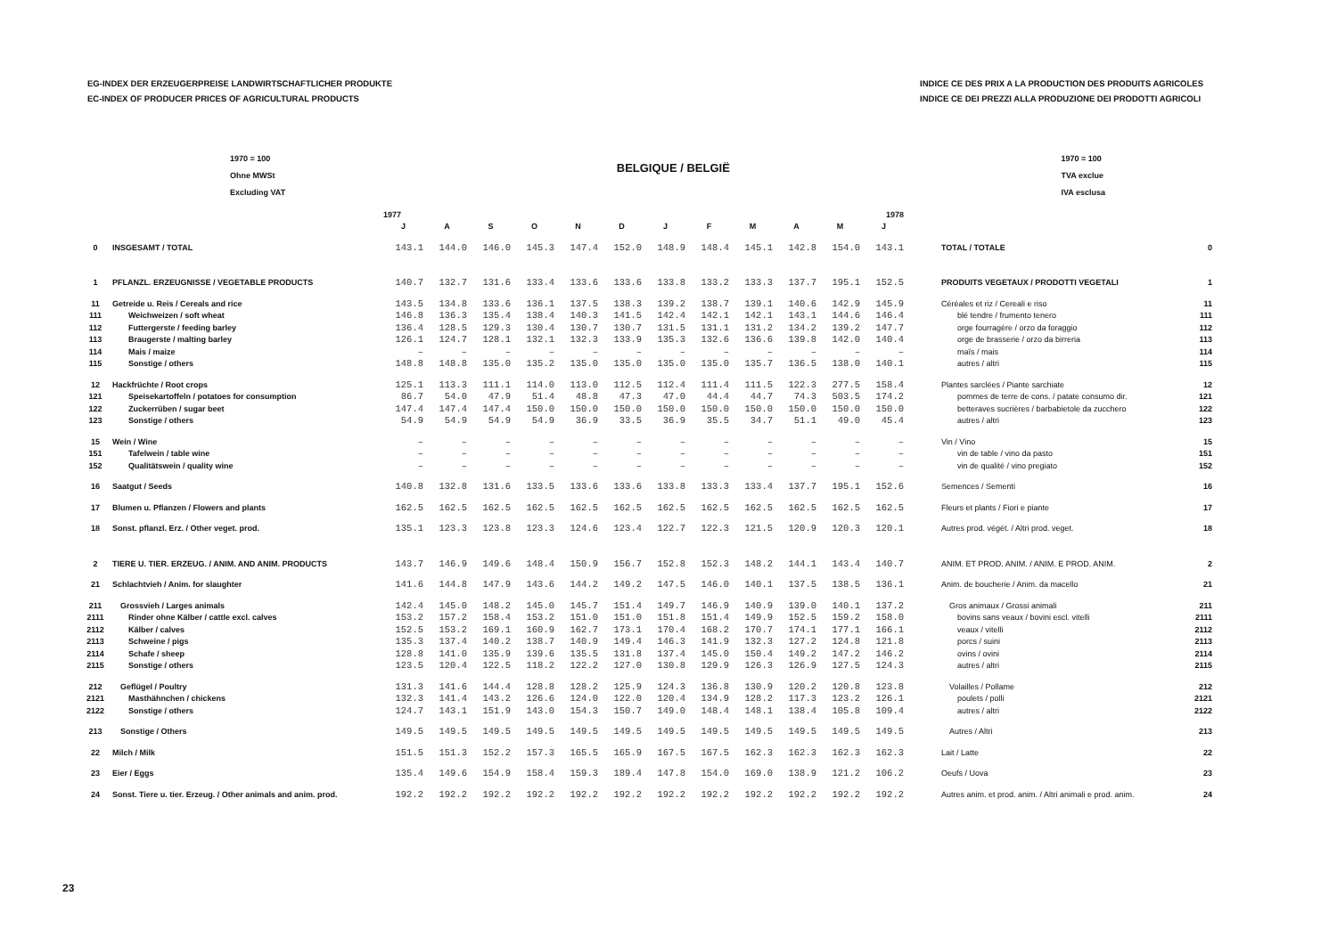EG-INDEX DER ERZEUGERPREISE LANDWIRTSCHAFTLICHER PRODUKTE
EC-INDEX OF PRODUCER PRICES OF AGRICULTURAL PRODUCTS
INDICE CE DES PRIX A LA PRODUCTION DES PRODUITS AGRICOLES
INDICE CE DEI PREZZI ALLA PRODUZIONE DEI PRODOTTI AGRICOLI
1970 = 100
Ohne MWSt
Excluding VAT
BELGIQUE / BELGIË
1970 = 100
TVA exclue
IVA esclusa
| | | 1977 | | | | | | 1978 | | | | | | | |
| --- | --- | --- | --- | --- | --- | --- | --- | --- | --- | --- | --- | --- | --- | --- | --- |
| | | J | A | S | O | N | D | J | F | M | A | M | J | | |
| 0 | INSGESAMT / TOTAL | 143.1 | 144.0 | 146.0 | 145.3 | 147.4 | 152.0 | 148.9 | 148.4 | 145.1 | 142.8 | 154.0 | 143.1 | TOTAL / TOTALE | 0 |
| 1 | PFLANZL. ERZEUGNISSE / VEGETABLE PRODUCTS | 140.7 | 132.7 | 131.6 | 133.4 | 133.6 | 133.6 | 133.8 | 133.2 | 133.3 | 137.7 | 195.1 | 152.5 | PRODUITS VEGETAUX / PRODOTTI VEGETALI | 1 |
| 11 | Getreide u. Reis / Cereals and rice | 143.5 | 134.8 | 133.6 | 136.1 | 137.5 | 138.3 | 139.2 | 138.7 | 139.1 | 140.6 | 142.9 | 145.9 | Céréales et riz / Cereali e riso | 11 |
| 111 | Weichweizen / soft wheat | 146.8 | 136.3 | 135.4 | 138.4 | 140.3 | 141.5 | 142.4 | 142.1 | 142.1 | 143.1 | 144.6 | 146.4 | blé tendre / frumento tenero | 111 |
| 112 | Futtergerste / feeding barley | 136.4 | 128.5 | 129.3 | 130.4 | 130.7 | 130.7 | 131.5 | 131.1 | 131.2 | 134.2 | 139.2 | 147.7 | orge fourragère / orzo da foraggio | 112 |
| 113 | Braugerste / malting barley | 126.1 | 124.7 | 128.1 | 132.1 | 132.3 | 133.9 | 135.3 | 132.6 | 136.6 | 139.8 | 142.0 | 140.4 | orge de brasserie / orzo da birreria | 113 |
| 114 | Mais / maize | – | – | – | – | – | – | – | – | – | – | – | – | maïs / mais | 114 |
| 115 | Sonstige / others | 148.8 | 148.8 | 135.0 | 135.2 | 135.0 | 135.0 | 135.0 | 135.0 | 135.7 | 136.5 | 138.0 | 140.1 | autres / altri | 115 |
| 12 | Hackfrüchte / Root crops | 125.1 | 113.3 | 111.1 | 114.0 | 113.0 | 112.5 | 112.4 | 111.4 | 111.5 | 122.3 | 277.5 | 158.4 | Plantes sarclées / Piante sarchiate | 12 |
| 121 | Speisekartoffeln / potatoes for consumption | 86.7 | 54.0 | 47.9 | 51.4 | 48.8 | 47.3 | 47.0 | 44.4 | 44.7 | 74.3 | 503.5 | 174.2 | pommes de terre de cons. / patate consumo dir. | 121 |
| 122 | Zuckerrüben / sugar beet | 147.4 | 147.4 | 147.4 | 150.0 | 150.0 | 150.0 | 150.0 | 150.0 | 150.0 | 150.0 | 150.0 | 150.0 | betteraves sucrières / barbabietole da zucchero | 122 |
| 123 | Sonstige / others | 54.9 | 54.9 | 54.9 | 54.9 | 36.9 | 33.5 | 36.9 | 35.5 | 34.7 | 51.1 | 49.0 | 45.4 | autres / altri | 123 |
| 15 | Wein / Wine | – | – | – | – | – | – | – | – | – | – | – | – | Vin / Vino | 15 |
| 151 | Tafelwein / table wine | – | – | – | – | – | – | – | – | – | – | – | – | vin de table / vino da pasto | 151 |
| 152 | Qualitätswein / quality wine | – | – | – | – | – | – | – | – | – | – | – | – | vin de qualité / vino pregiato | 152 |
| 16 | Saatgut / Seeds | 140.8 | 132.8 | 131.6 | 133.5 | 133.6 | 133.6 | 133.8 | 133.3 | 133.4 | 137.7 | 195.1 | 152.6 | Semences / Sementi | 16 |
| 17 | Blumen u. Pflanzen / Flowers and plants | 162.5 | 162.5 | 162.5 | 162.5 | 162.5 | 162.5 | 162.5 | 162.5 | 162.5 | 162.5 | 162.5 | 162.5 | Fleurs et plants / Fiori e piante | 17 |
| 18 | Sonst. pflanzl. Erz. / Other veget. prod. | 135.1 | 123.3 | 123.8 | 123.3 | 124.6 | 123.4 | 122.7 | 122.3 | 121.5 | 120.9 | 120.3 | 120.1 | Autres prod. végét. / Altri prod. veget. | 18 |
| 2 | TIERE U. TIER. ERZEUG. / ANIM. AND ANIM. PRODUCTS | 143.7 | 146.9 | 149.6 | 148.4 | 150.9 | 156.7 | 152.8 | 152.3 | 148.2 | 144.1 | 143.4 | 140.7 | ANIM. ET PROD. ANIM. / ANIM. E PROD. ANIM. | 2 |
| 21 | Schlachtvieh / Anim. for slaughter | 141.6 | 144.8 | 147.9 | 143.6 | 144.2 | 149.2 | 147.5 | 146.0 | 140.1 | 137.5 | 138.5 | 136.1 | Anim. de boucherie / Anim. da macello | 21 |
| 211 | Grossvieh / Larges animals | 142.4 | 145.0 | 148.2 | 145.0 | 145.7 | 151.4 | 149.7 | 146.9 | 140.9 | 139.0 | 140.1 | 137.2 | Gros animaux / Grossi animali | 211 |
| 2111 | Rinder ohne Kälber / cattle excl. calves | 153.2 | 157.2 | 158.4 | 153.2 | 151.0 | 151.0 | 151.8 | 151.4 | 149.9 | 152.5 | 159.2 | 158.0 | bovins sans veaux / bovini escl. vitelli | 2111 |
| 2112 | Kälber / calves | 152.5 | 153.2 | 169.1 | 160.9 | 162.7 | 173.1 | 170.4 | 168.2 | 170.7 | 174.1 | 177.1 | 166.1 | veaux / vitelli | 2112 |
| 2113 | Schweine / pigs | 135.3 | 137.4 | 140.2 | 138.7 | 140.9 | 149.4 | 146.3 | 141.9 | 132.3 | 127.2 | 124.8 | 121.8 | porcs / suini | 2113 |
| 2114 | Schafe / sheep | 128.8 | 141.0 | 135.9 | 139.6 | 135.5 | 131.8 | 137.4 | 145.0 | 150.4 | 149.2 | 147.2 | 146.2 | ovins / ovini | 2114 |
| 2115 | Sonstige / others | 123.5 | 120.4 | 122.5 | 118.2 | 122.2 | 127.0 | 130.8 | 129.9 | 126.3 | 126.9 | 127.5 | 124.3 | autres / altri | 2115 |
| 212 | Geflügel / Poultry | 131.3 | 141.6 | 144.4 | 128.8 | 128.2 | 125.9 | 124.3 | 136.8 | 130.9 | 120.2 | 120.8 | 123.8 | Volailles / Pollame | 212 |
| 2121 | Masthähnchen / chickens | 132.3 | 141.4 | 143.2 | 126.6 | 124.0 | 122.0 | 120.4 | 134.9 | 128.2 | 117.3 | 123.2 | 126.1 | poulets / polli | 2121 |
| 2122 | Sonstige / others | 124.7 | 143.1 | 151.9 | 143.0 | 154.3 | 150.7 | 149.0 | 148.4 | 148.1 | 138.4 | 105.8 | 109.4 | autres / altri | 2122 |
| 213 | Sonstige / Others | 149.5 | 149.5 | 149.5 | 149.5 | 149.5 | 149.5 | 149.5 | 149.5 | 149.5 | 149.5 | 149.5 | 149.5 | Autres / Altri | 213 |
| 22 | Milch / Milk | 151.5 | 151.3 | 152.2 | 157.3 | 165.5 | 165.9 | 167.5 | 167.5 | 162.3 | 162.3 | 162.3 | 162.3 | Lait / Latte | 22 |
| 23 | Eier / Eggs | 135.4 | 149.6 | 154.9 | 158.4 | 159.3 | 189.4 | 147.8 | 154.0 | 169.0 | 138.9 | 121.2 | 106.2 | Oeufs / Uova | 23 |
| 24 | Sonst. Tiere u. tier. Erzeug. / Other animals and anim. prod. | 192.2 | 192.2 | 192.2 | 192.2 | 192.2 | 192.2 | 192.2 | 192.2 | 192.2 | 192.2 | 192.2 | 192.2 | Autres anim. et prod. anim. / Altri animali e prod. anim. | 24 |
23